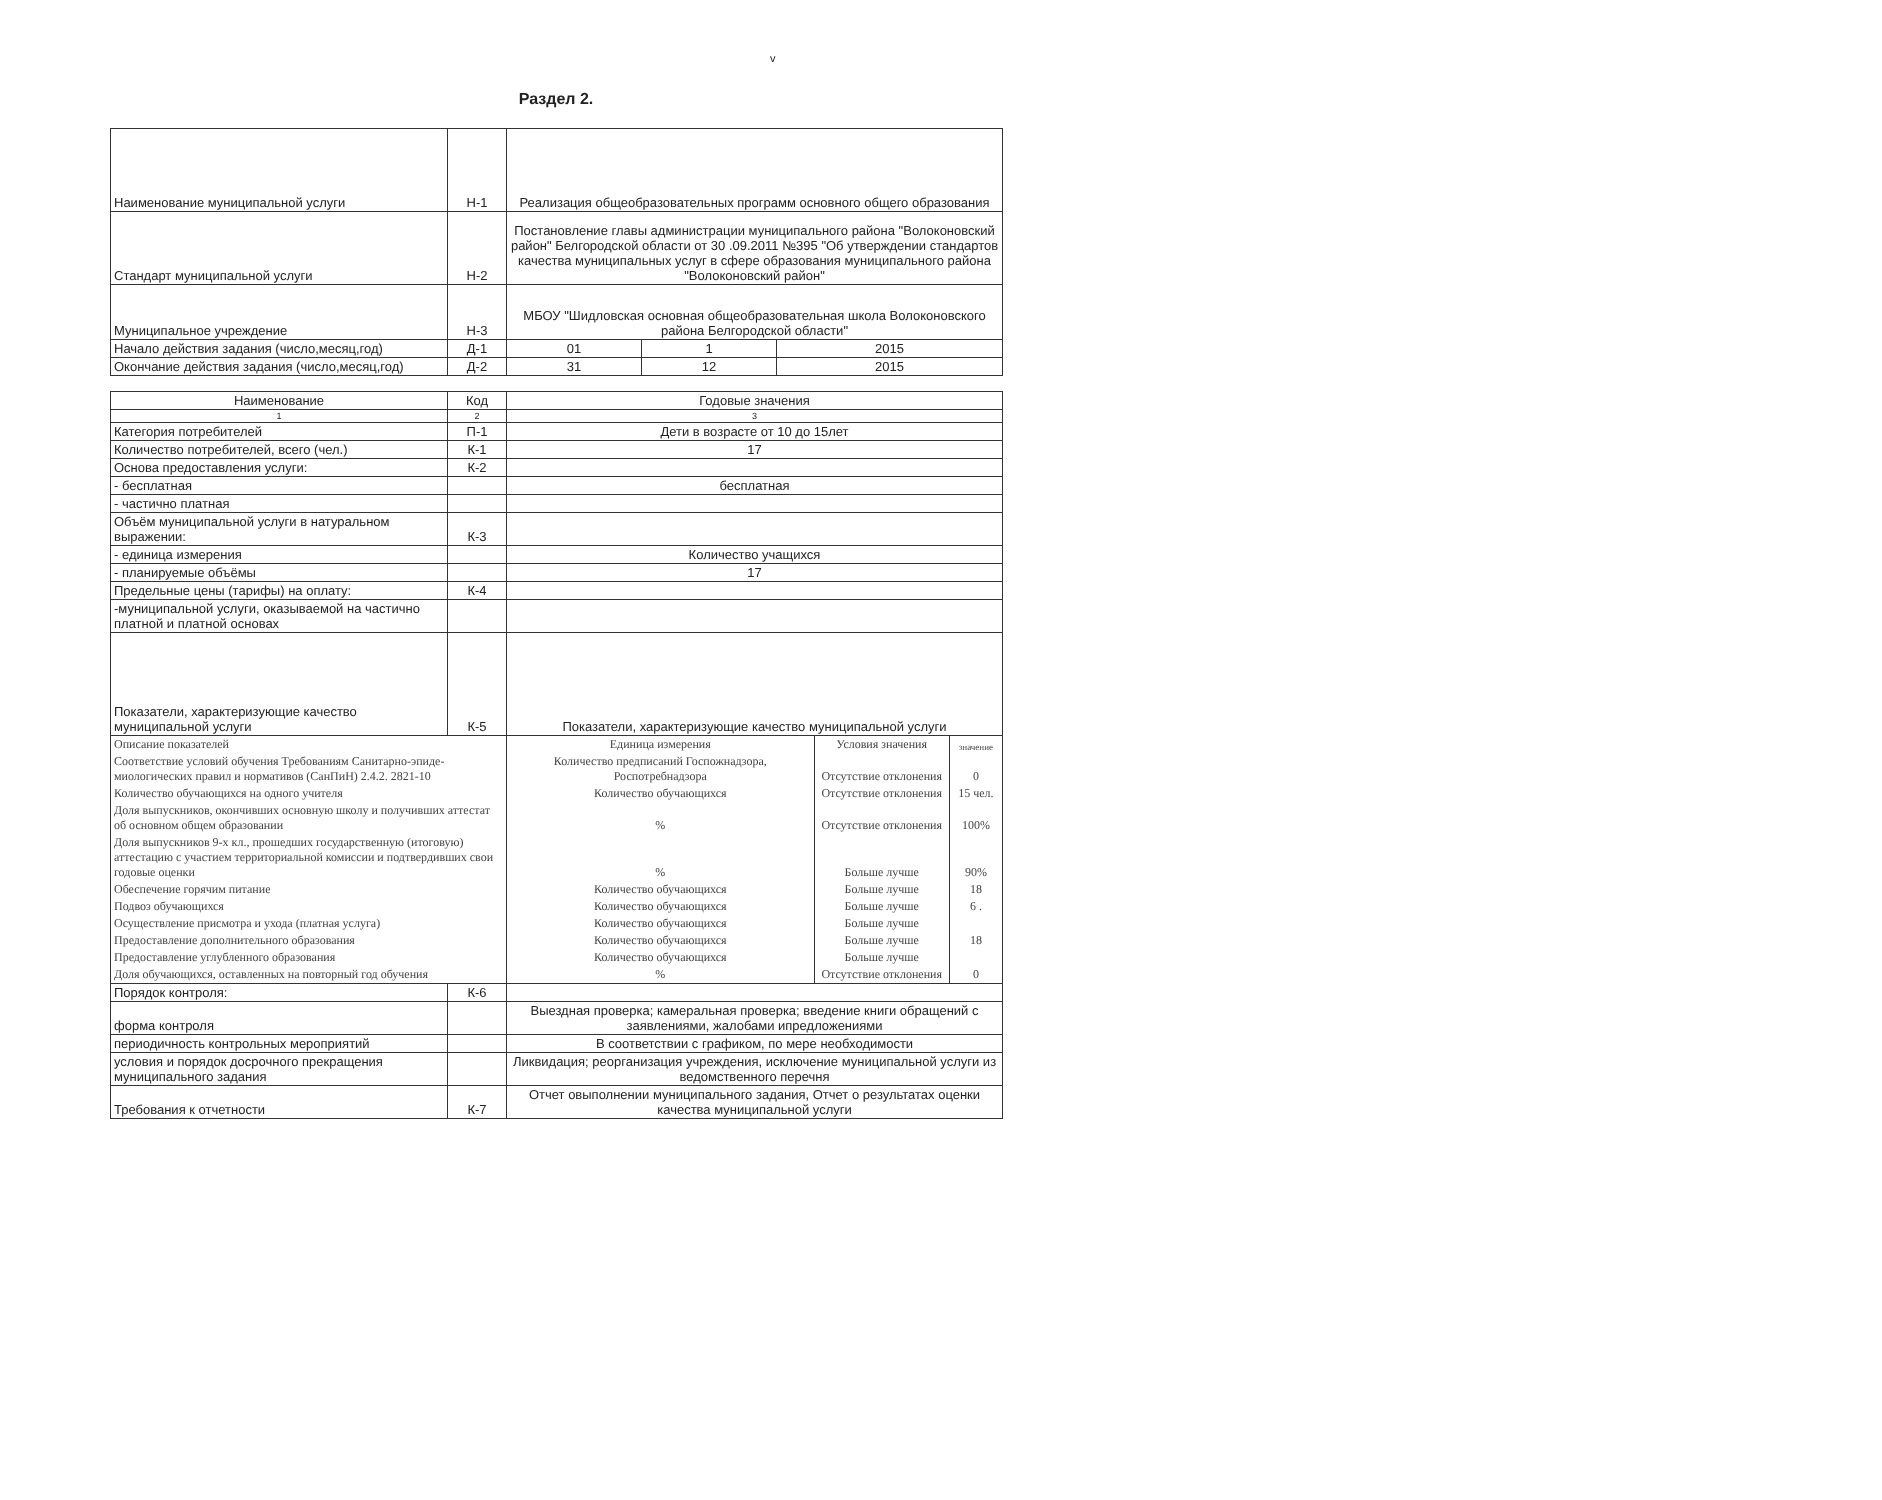v
Раздел 2.
| Наименование муниципальной услуги | Н-1 | Реализация общеобразовательных программ основного общего образования | | |
| Стандарт муниципальной услуги | Н-2 | Постановление главы администрации муниципального района "Волоконовский район" Белгородской области от 30 .09.2011 №395 "Об утверждении стандартов качества муниципальных услуг в сфере образования муниципального района "Волоконовский район" | | |
| Муниципальное учреждение | Н-3 | МБОУ "Шидловская основная общеобразовательная школа Волоконовского района Белгородской области" | | |
| Начало действия задания (число,месяц,год) | Д-1 | 01 | 1 | 2015 |
| Окончание действия задания (число,месяц,год) | Д-2 | 31 | 12 | 2015 |
| Наименование | Код | Годовые значения | | |
| --- | --- | --- | --- | --- |
| 1 | 2 | 3 | | |
| Категория потребителей | П-1 | Дети в возрасте от 10 до 15лет | | |
| Количество потребителей, всего (чел.) | К-1 | 17 | | |
| Основа предоставления услуги: | К-2 | | | |
| - бесплатная | | бесплатная | | |
| - частично платная | | | | |
| Объём муниципальной услуги в натуральном выражении: | К-3 | | | |
| - единица измерения | | Количество учащихся | | |
| - планируемые объёмы | | 17 | | |
| Предельные цены (тарифы) на оплату: | К-4 | | | |
| -муниципальной услуги, оказываемой на частично платной и платной основах | | | | |
| Показатели, характеризующие качество муниципальной услуги | К-5 | Показатели, характеризующие качество муниципальной услуги | | |
| Описание показателей | | Единица измерения | Условия значения | значение |
| Соответствие условий обучения Требованиям Санитарно-эпиде-миологических правил и нормативов (СанПиН) 2.4.2. 2821-10 | | Количество предписаний Госпожнадзора, Роспотребнадзора | Отсутствие отклонения | 0 |
| Количество обучающихся на одного учителя | | Количество обучающихся | Отсутствие отклонения | 15 чел. |
| Доля выпускников, окончивших основную школу и получивших аттестат об основном общем образовании | | % | Отсутствие отклонения | 100% |
| Доля выпускников 9-х кл., прошедших государственную (итоговую) аттестацию с участием территориальной комиссии и подтвердивших свои годовые оценки | | % | Больше лучше | 90% |
| Обеспечение горячим питание | | Количество обучающихся | Больше лучше | 18 |
| Подвоз обучающихся | | Количество обучающихся | Больше лучше | 6 . |
| Осуществление присмотра и ухода (платная услуга) | | Количество обучающихся | Больше лучше | |
| Предоставление дополнительного образования | | Количество обучающихся | Больше лучше | 18 |
| Предоставление углубленного образования | | Количество обучающихся | Больше лучше | |
| Доля обучающихся, оставленных на повторный год обучения | | % | Отсутствие отклонения | 0 |
| Порядок контроля: | К-6 | | | |
| форма контроля | | Выездная проверка; камеральная проверка; введение книги обращений с заявлениями, жалобами ипредложениями | | |
| периодичность контрольных мероприятий | | В соответствии с графиком, по мере необходимости | | |
| условия и порядок досрочного прекращения муниципального задания | | Ликвидация; реорганизация учреждения, исключение муниципальной услуги из ведомственного перечня | | |
| Требования к отчетности | К-7 | Отчет овыполнении муниципального задания, Отчет о результатах оценки качества муниципальной услуги | | |